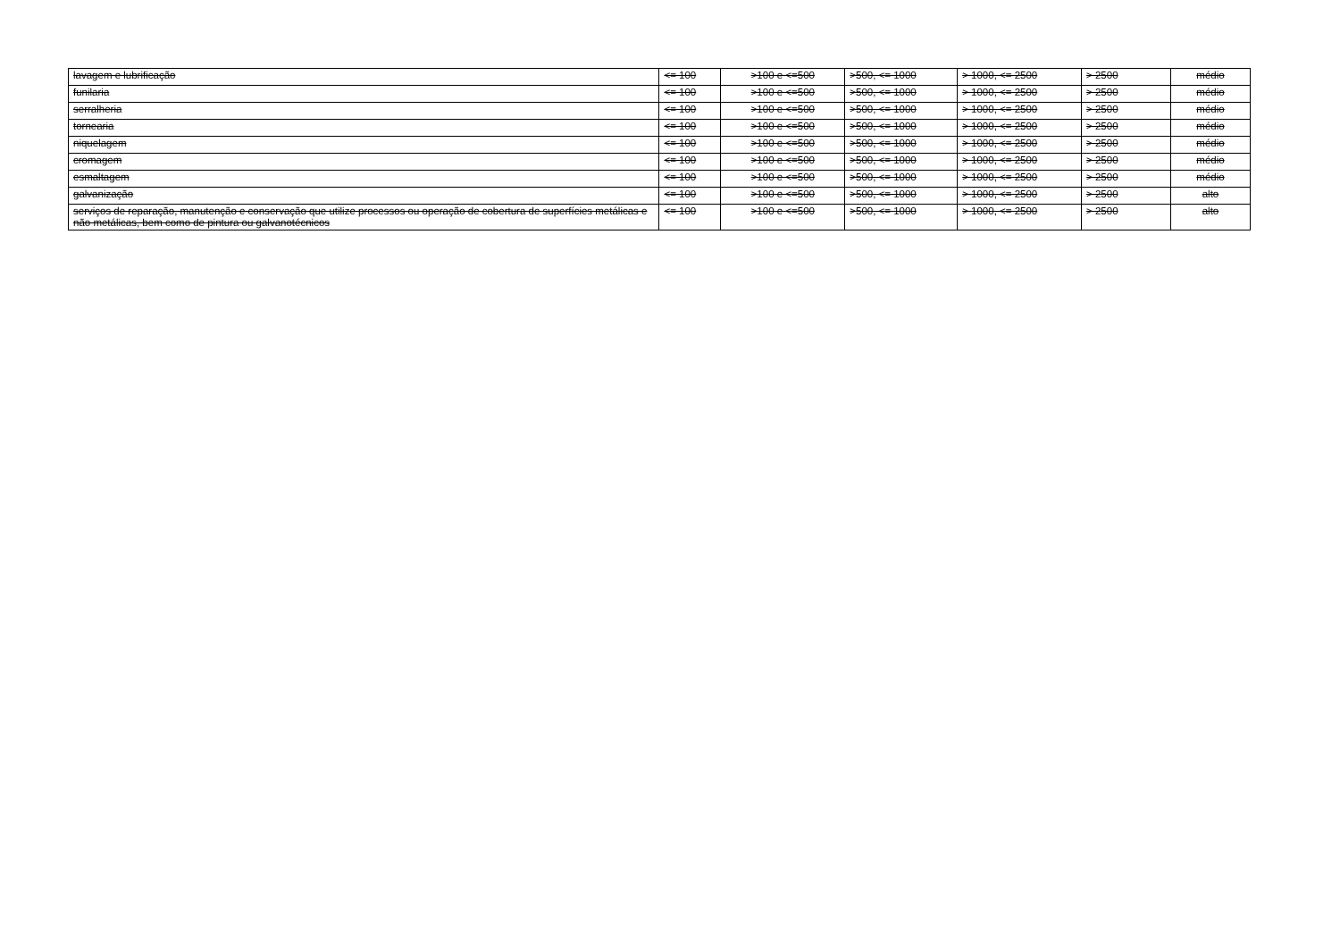| lavagem e lubrificação | <= 100 | >100 e <=500 | >500, <= 1000 | > 1000, <= 2500 | > 2500 | médio |
| funilaria | <= 100 | >100 e <=500 | >500, <= 1000 | > 1000, <= 2500 | > 2500 | médio |
| serralheria | <= 100 | >100 e <=500 | >500, <= 1000 | > 1000, <= 2500 | > 2500 | médio |
| tornearia | <= 100 | >100 e <=500 | >500, <= 1000 | > 1000, <= 2500 | > 2500 | médio |
| niquelagem | <= 100 | >100 e <=500 | >500, <= 1000 | > 1000, <= 2500 | > 2500 | médio |
| cromagem | <= 100 | >100 e <=500 | >500, <= 1000 | > 1000, <= 2500 | > 2500 | médio |
| esmaltagem | <= 100 | >100 e <=500 | >500, <= 1000 | > 1000, <= 2500 | > 2500 | médio |
| galvanização | <= 100 | >100 e <=500 | >500, <= 1000 | > 1000, <= 2500 | > 2500 | alto |
| serviços de reparação, manutenção e conservação que utilize processos ou operação de cobertura de superfícies metálicas e não metálicas, bem como de pintura ou galvanotécnicos | <= 100 | >100 e <=500 | >500, <= 1000 | > 1000, <= 2500 | > 2500 | alto |